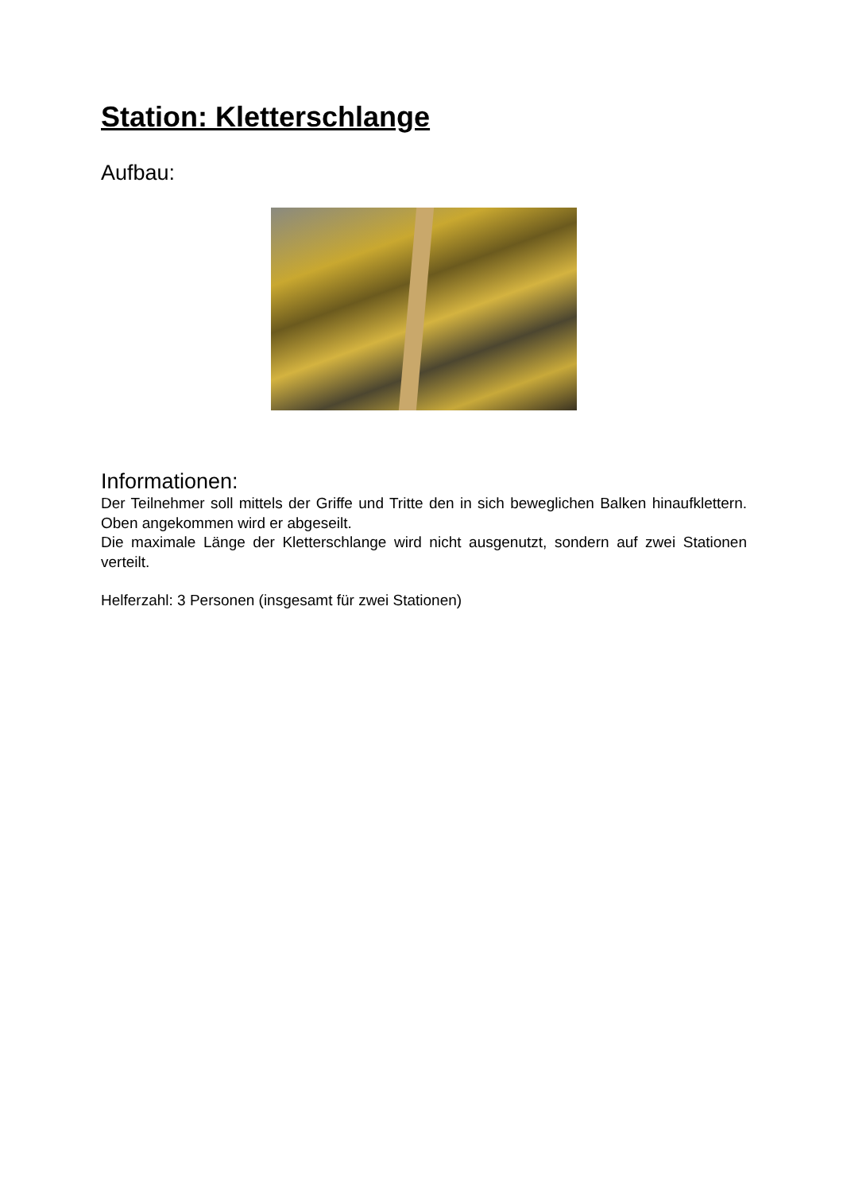Station: Kletterschlange
Aufbau:
Informationen:
Der Teilnehmer soll mittels der Griffe und Tritte den in sich beweglichen Balken hinaufklettern. Oben angekommen wird er abgeseilt.
Die maximale Länge der Kletterschlange wird nicht ausgenutzt, sondern auf zwei Stationen verteilt.
Helferzahl: 3 Personen (insgesamt für zwei Stationen)